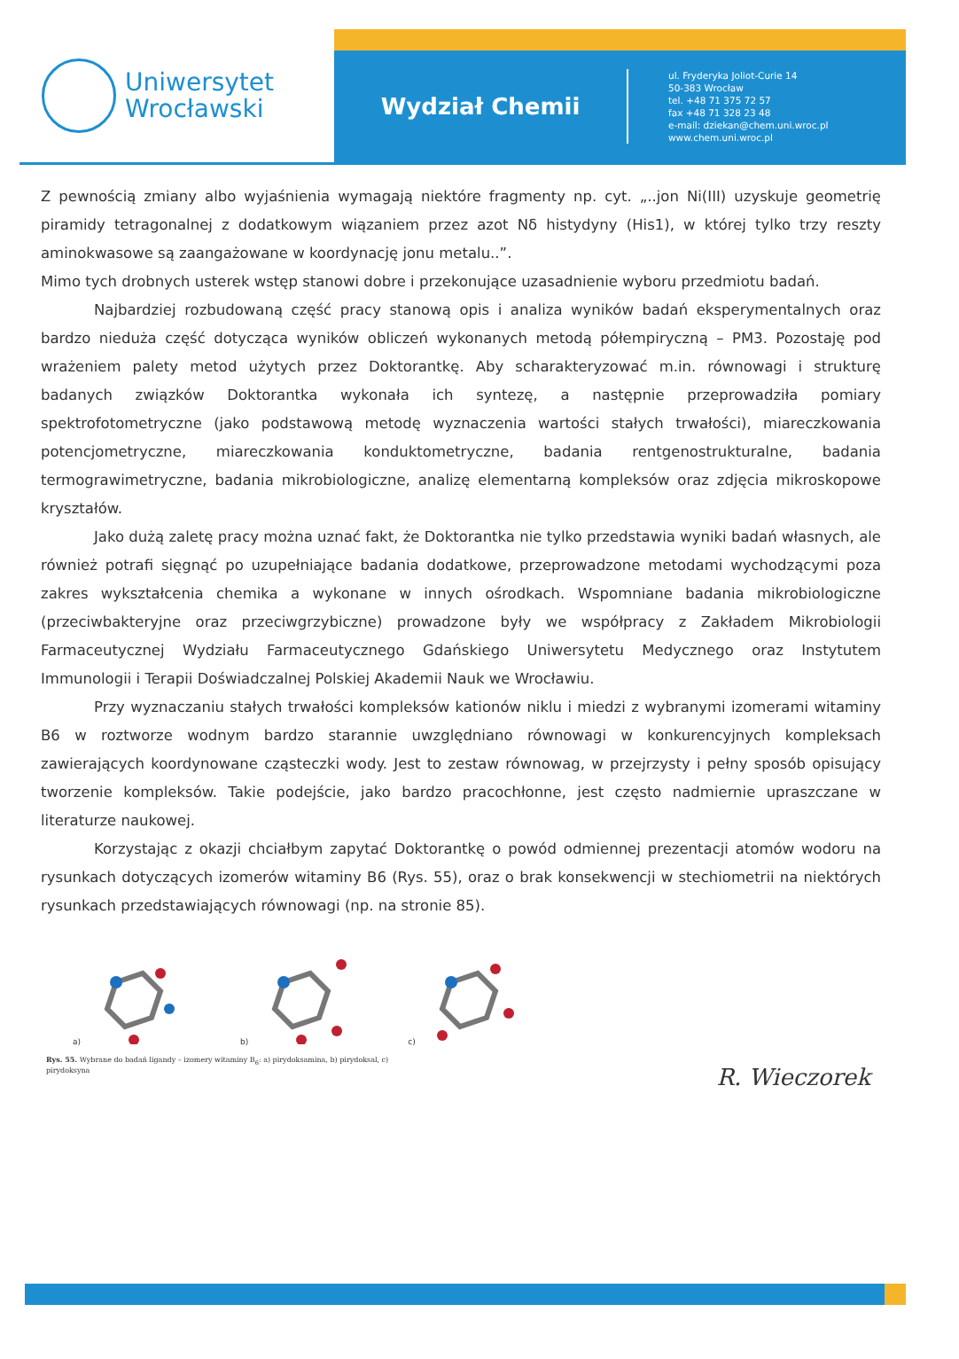Uniwersytet
Wrocławski
Wydział Chemii
ul. Fryderyka Joliot-Curie 14
50-383 Wrocław
tel. +48 71 375 72 57
fax +48 71 328 23 48
e-mail: dziekan@chem.uni.wroc.pl
www.chem.uni.wroc.pl
Z pewnością zmiany albo wyjaśnienia wymagają niektóre fragmenty np. cyt. „..jon Ni(III) uzyskuje geometrię piramidy tetragonalnej z dodatkowym wiązaniem przez azot Nδ histydyny (His1), w której tylko trzy reszty aminokwasowe są zaangażowane w koordynację jonu metalu..”.
Mimo tych drobnych usterek wstęp stanowi dobre i przekonujące uzasadnienie wyboru przedmiotu badań.
Najbardziej rozbudowaną część pracy stanową opis i analiza wyników badań eksperymentalnych oraz bardzo nieduża część dotycząca wyników obliczeń wykonanych metodą półempiryczną – PM3. Pozostaję pod wrażeniem palety metod użytych przez Doktorantkę. Aby scharakteryzować m.in. równowagi i strukturę badanych związków Doktorantka wykonała ich syntezę, a następnie przeprowadziła pomiary spektrofotometryczne (jako podstawową metodę wyznaczenia wartości stałych trwałości), miareczkowania potencjometryczne, miareczkowania konduktometryczne, badania rentgenostrukturalne, badania termograwimetryczne, badania mikrobiologiczne, analizę elementarną kompleksów oraz zdjęcia mikroskopowe kryształów.
Jako dużą zaletę pracy można uznać fakt, że Doktorantka nie tylko przedstawia wyniki badań własnych, ale również potrafi sięgnąć po uzupełniające badania dodatkowe, przeprowadzone metodami wychodzącymi poza zakres wykształcenia chemika a wykonane w innych ośrodkach. Wspomniane badania mikrobiologiczne (przeciwbakteryjne oraz przeciwgrzybiczne) prowadzone były we współpracy z Zakładem Mikrobiologii Farmaceutycznej Wydziału Farmaceutycznego Gdańskiego Uniwersytetu Medycznego oraz Instytutem Immunologii i Terapii Doświadczalnej Polskiej Akademii Nauk we Wrocławiu.
Przy wyznaczaniu stałych trwałości kompleksów kationów niklu i miedzi z wybranymi izomerami witaminy B6 w roztworze wodnym bardzo starannie uwzględniano równowagi w konkurencyjnych kompleksach zawierających koordynowane cząsteczki wody. Jest to zestaw równowag, w przejrzysty i pełny sposób opisujący tworzenie kompleksów. Takie podejście, jako bardzo pracochłonne, jest często nadmiernie upraszczane w literaturze naukowej.
Korzystając z okazji chciałbym zapytać Doktorantkę o powód odmiennej prezentacji atomów wodoru na rysunkach dotyczących izomerów witaminy B6 (Rys. 55), oraz o brak konsekwencji w stechiometrii na niektórych rysunkach przedstawiających równowagi (np. na stronie 85).
a) b) c)
Rys. 55. Wybrane do badań ligandy – izomery witaminy B<sub>6</sub>: a) pirydoksamina, b) pirydoksal, c) pirydoksyna
R. Wieczorek